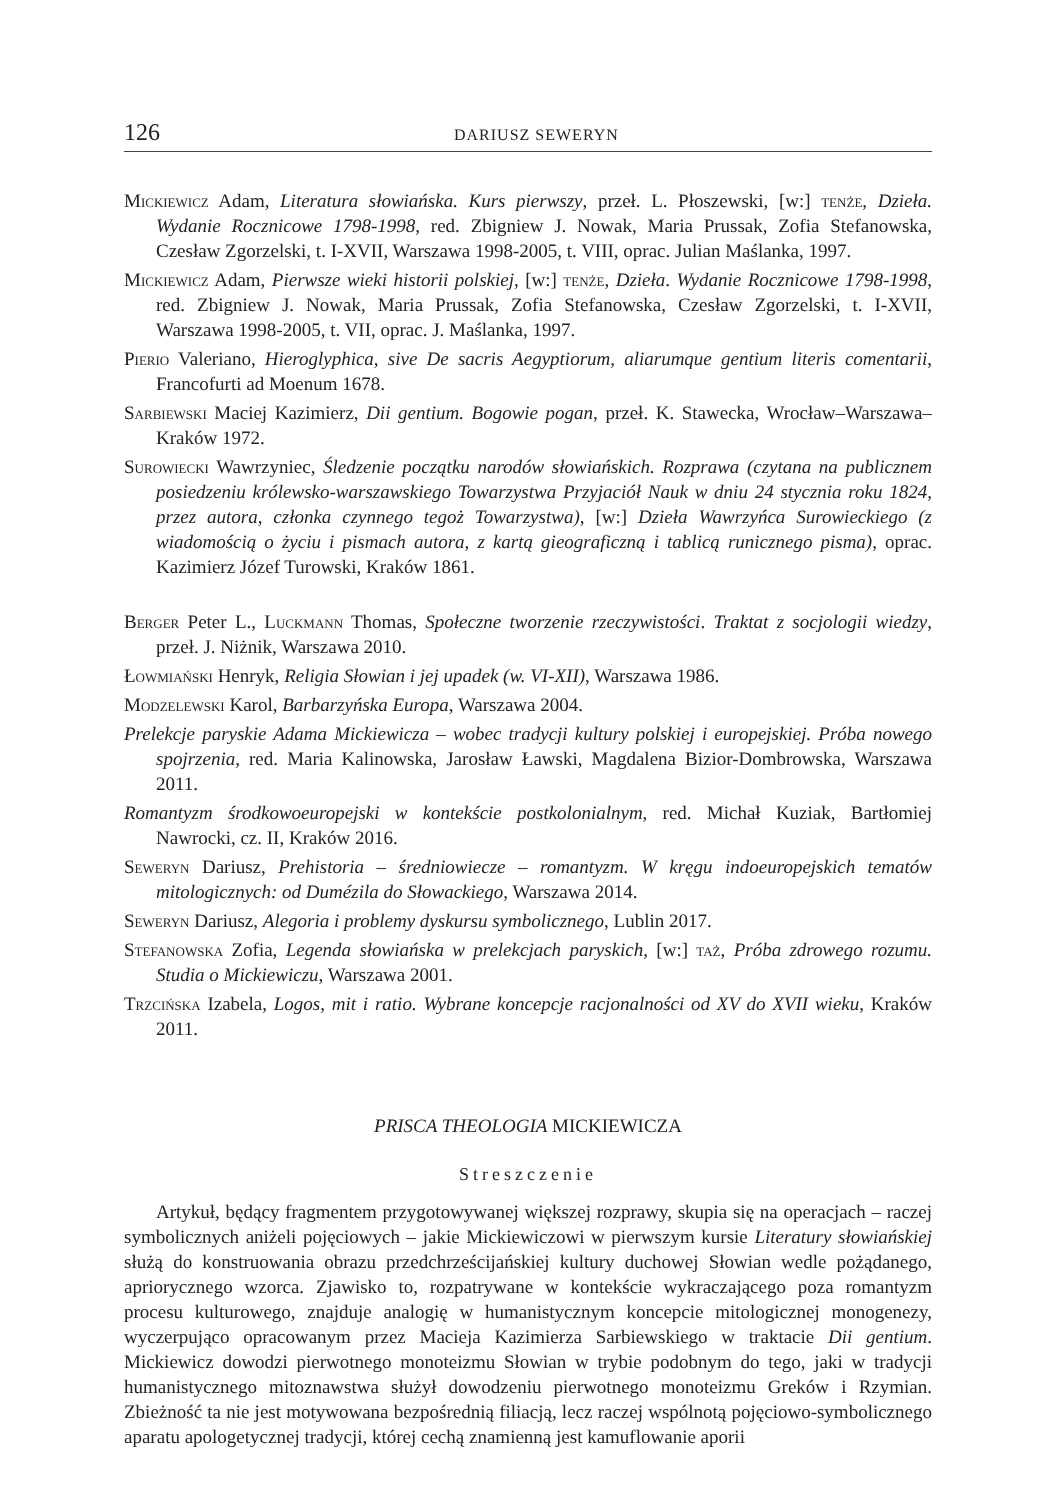126 DARIUSZ SEWERYN
Mickiewicz Adam, Literatura słowiańska. Kurs pierwszy, przeł. L. Płoszewski, [w:] tenże, Dzieła. Wydanie Rocznicowe 1798-1998, red. Zbigniew J. Nowak, Maria Prussak, Zofia Stefanowska, Czesław Zgorzelski, t. I-XVII, Warszawa 1998-2005, t. VIII, oprac. Julian Maślanka, 1997.
Mickiewicz Adam, Pierwsze wieki historii polskiej, [w:] tenże, Dzieła. Wydanie Rocznicowe 1798-1998, red. Zbigniew J. Nowak, Maria Prussak, Zofia Stefanowska, Czesław Zgorzelski, t. I-XVII, Warszawa 1998-2005, t. VII, oprac. J. Maślanka, 1997.
Pierio Valeriano, Hieroglyphica, sive De sacris Aegyptiorum, aliarumque gentium literis comentarii, Francofurti ad Moenum 1678.
Sarbiewski Maciej Kazimierz, Dii gentium. Bogowie pogan, przeł. K. Stawecka, Wrocław–Warszawa–Kraków 1972.
Surowiecki Wawrzyniec, Śledzenie początku narodów słowiańskich. Rozprawa (czytana na publicznem posiedzeniu królewsko-warszawskiego Towarzystwa Przyjaciół Nauk w dniu 24 stycznia roku 1824, przez autora, członka czynnego tegoż Towarzystwa), [w:] Dzieła Wawrzyńca Surowieckiego (z wiadomością o życiu i pismach autora, z kartą gieograficzną i tablicą runicznego pisma), oprac. Kazimierz Józef Turowski, Kraków 1861.
Berger Peter L., Luckmann Thomas, Społeczne tworzenie rzeczywistości. Traktat z socjologii wiedzy, przeł. J. Niżnik, Warszawa 2010.
Łowmiański Henryk, Religia Słowian i jej upadek (w. VI-XII), Warszawa 1986.
Modzelewski Karol, Barbarzyńska Europa, Warszawa 2004.
Prelekcje paryskie Adama Mickiewicza – wobec tradycji kultury polskiej i europejskiej. Próba nowego spojrzenia, red. Maria Kalinowska, Jarosław Ławski, Magdalena Bizior-Dombrowska, Warszawa 2011.
Romantyzm środkowoeuropejski w kontekście postkolonialnym, red. Michał Kuziak, Bartłomiej Nawrocki, cz. II, Kraków 2016.
Seweryn Dariusz, Prehistoria – średniowiecze – romantyzm. W kręgu indoeuropejskich tematów mitologicznych: od Dumézila do Słowackiego, Warszawa 2014.
Seweryn Dariusz, Alegoria i problemy dyskursu symbolicznego, Lublin 2017.
Stefanowska Zofia, Legenda słowiańska w prelekcjach paryskich, [w:] taż, Próba zdrowego rozumu. Studia o Mickiewiczu, Warszawa 2001.
Trzcińska Izabela, Logos, mit i ratio. Wybrane koncepcje racjonalności od XV do XVII wieku, Kraków 2011.
PRISCA THEOLOGIA MICKIEWICZA
Streszczenie
Artykuł, będący fragmentem przygotowywanej większej rozprawy, skupia się na operacjach – raczej symbolicznych aniżeli pojęciowych – jakie Mickiewiczowi w pierwszym kursie Literatury słowiańskiej służą do konstruowania obrazu przedchrześcijańskiej kultury duchowej Słowian wedle pożądanego, apriorycznego wzorca. Zjawisko to, rozpatrywane w kontekście wykraczającego poza romantyzm procesu kulturowego, znajduje analogię w humanistycznym koncepcie mitologicznej monogenezy, wyczerpująco opracowanym przez Macieja Kazimierza Sarbiewskiego w traktacie Dii gentium. Mickiewicz dowodzi pierwotnego monoteizmu Słowian w trybie podobnym do tego, jaki w tradycji humanistycznego mitoznawstwa służył dowodzeniu pierwotnego monoteizmu Greków i Rzymian. Zbieżność ta nie jest motywowana bezpośrednią filiacją, lecz raczej wspólnotą pojęciowo-symbolicznego aparatu apologetycznej tradycji, której cechą znamienną jest kamuflowanie aporii